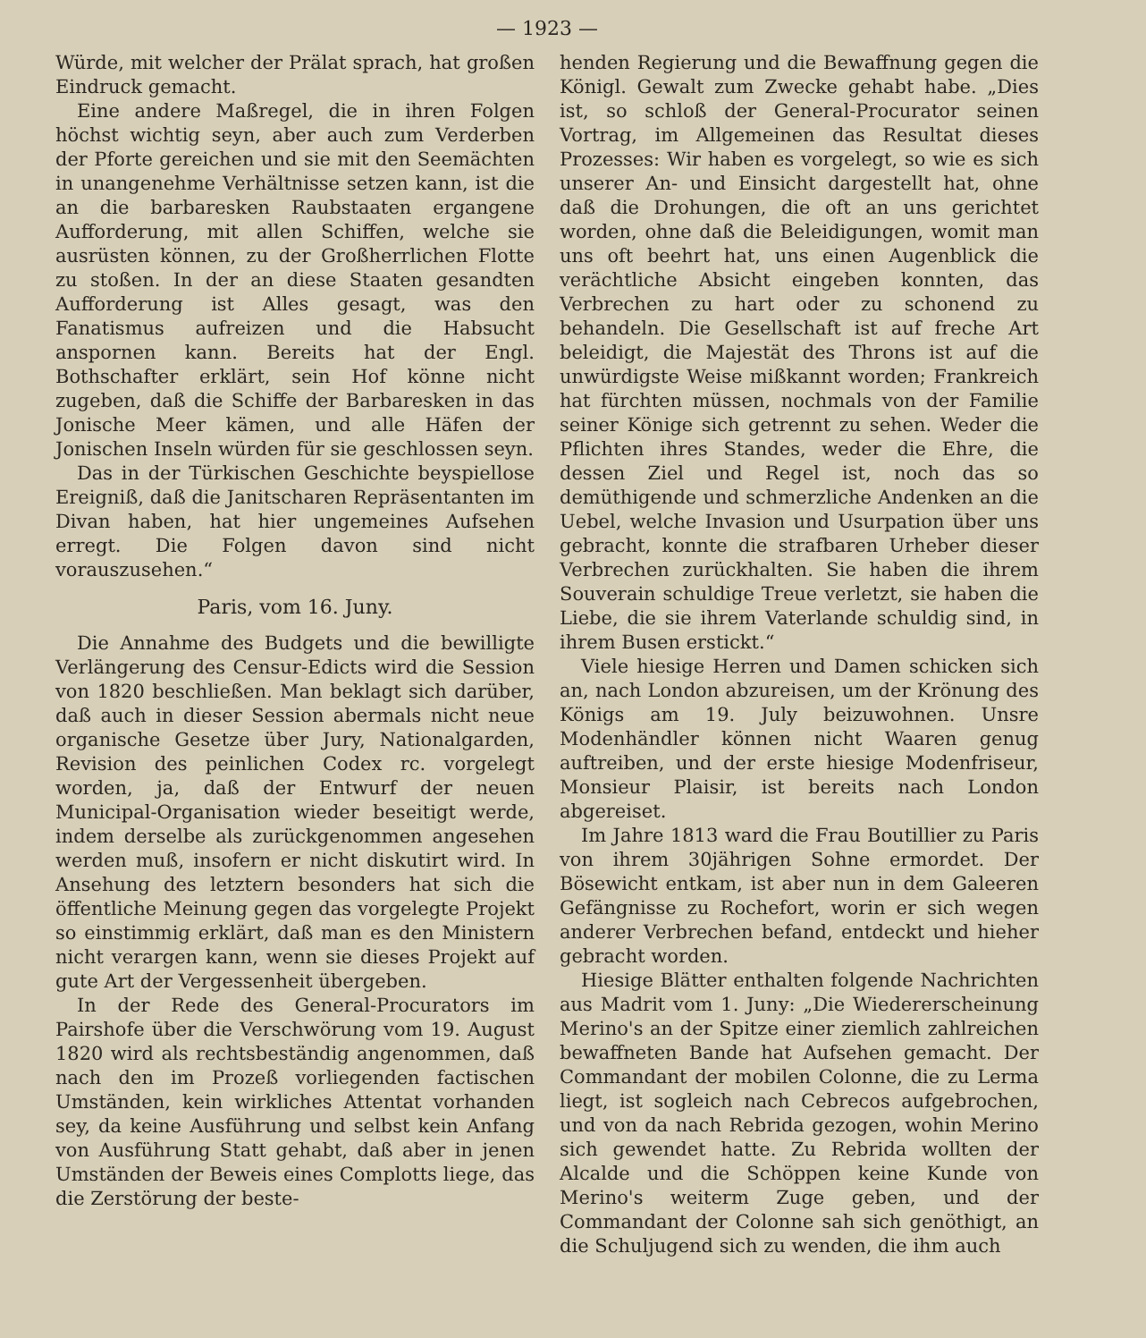— 1923 —
Würde, mit welcher der Prälat sprach, hat großen Eindruck gemacht.
Eine andere Maßregel, die in ihren Folgen höchst wichtig seyn, aber auch zum Verderben der Pforte gereichen und sie mit den Seemächten in unangenehme Verhältnisse setzen kann, ist die an die barbaresken Raubstaaten ergangene Aufforderung, mit allen Schiffen, welche sie ausrüsten können, zu der Großherrlichen Flotte zu stoßen. In der an diese Staaten gesandten Aufforderung ist Alles gesagt, was den Fanatismus aufreizen und die Habsucht anspornen kann. Bereits hat der Engl. Bothschafter erklärt, sein Hof könne nicht zugeben, daß die Schiffe der Barbaresken in das Jonische Meer kämen, und alle Häfen der Jonischen Inseln würden für sie geschlossen seyn.
Das in der Türkischen Geschichte beyspiellose Ereigniß, daß die Janitscharen Repräsentanten im Divan haben, hat hier ungemeines Aufsehen erregt. Die Folgen davon sind nicht vorauszusehen.“
Paris, vom 16. Juny.
Die Annahme des Budgets und die bewilligte Verlängerung des Censur-Edicts wird die Session von 1820 beschließen. Man beklagt sich darüber, daß auch in dieser Session abermals nicht neue organische Gesetze über Jury, Nationalgarden, Revision des peinlichen Codex rc. vorgelegt worden, ja, daß der Entwurf der neuen Municipal-Organisation wieder beseitigt werde, indem derselbe als zurückgenommen angesehen werden muß, insofern er nicht diskutirt wird. In Ansehung des letztern besonders hat sich die öffentliche Meinung gegen das vorgelegte Projekt so einstimmig erklärt, daß man es den Ministern nicht verargen kann, wenn sie dieses Projekt auf gute Art der Vergessenheit übergeben.
In der Rede des General-Procurators im Pairshofe über die Verschwörung vom 19. August 1820 wird als rechtsbeständig angenommen, daß nach den im Prozeß vorliegenden factischen Umständen, kein wirkliches Attentat vorhanden sey, da keine Ausführung und selbst kein Anfang von Ausführung Statt gehabt, daß aber in jenen Umständen der Beweis eines Complotts liege, das die Zerstörung der beste-
henden Regierung und die Bewaffnung gegen die Königl. Gewalt zum Zwecke gehabt habe. „Dies ist, so schloß der General-Procurator seinen Vortrag, im Allgemeinen das Resultat dieses Prozesses: Wir haben es vorgelegt, so wie es sich unserer An- und Einsicht dargestellt hat, ohne daß die Drohungen, die oft an uns gerichtet worden, ohne daß die Beleidigungen, womit man uns oft beehrt hat, uns einen Augenblick die verächtliche Absicht eingeben konnten, das Verbrechen zu hart oder zu schonend zu behandeln. Die Gesellschaft ist auf freche Art beleidigt, die Majestät des Throns ist auf die unwürdigste Weise mißkannt worden; Frankreich hat fürchten müssen, nochmals von der Familie seiner Könige sich getrennt zu sehen. Weder die Pflichten ihres Standes, weder die Ehre, die dessen Ziel und Regel ist, noch das so demüthigende und schmerzliche Andenken an die Uebel, welche Invasion und Usurpation über uns gebracht, konnte die strafbaren Urheber dieser Verbrechen zurückhalten. Sie haben die ihrem Souverain schuldige Treue verletzt, sie haben die Liebe, die sie ihrem Vaterlande schuldig sind, in ihrem Busen erstickt.“
Viele hiesige Herren und Damen schicken sich an, nach London abzureisen, um der Krönung des Königs am 19. July beizuwohnen. Unsre Modenhändler können nicht Waaren genug auftreiben, und der erste hiesige Modenfriseur, Monsieur Plaisir, ist bereits nach London abgereiset.
Im Jahre 1813 ward die Frau Boutillier zu Paris von ihrem 30jährigen Sohne ermordet. Der Bösewicht entkam, ist aber nun in dem Galeeren Gefängnisse zu Rochefort, worin er sich wegen anderer Verbrechen befand, entdeckt und hieher gebracht worden.
Hiesige Blätter enthalten folgende Nachrichten aus Madrit vom 1. Juny: „Die Wiedererscheinung Merino's an der Spitze einer ziemlich zahlreichen bewaffneten Bande hat Aufsehen gemacht. Der Commandant der mobilen Colonne, die zu Lerma liegt, ist sogleich nach Cebrecos aufgebrochen, und von da nach Rebrida gezogen, wohin Merino sich gewendet hatte. Zu Rebrida wollten der Alcalde und die Schöppen keine Kunde von Merino's weiterm Zuge geben, und der Commandant der Colonne sah sich genöthigt, an die Schuljugend sich zu wenden, die ihm auch